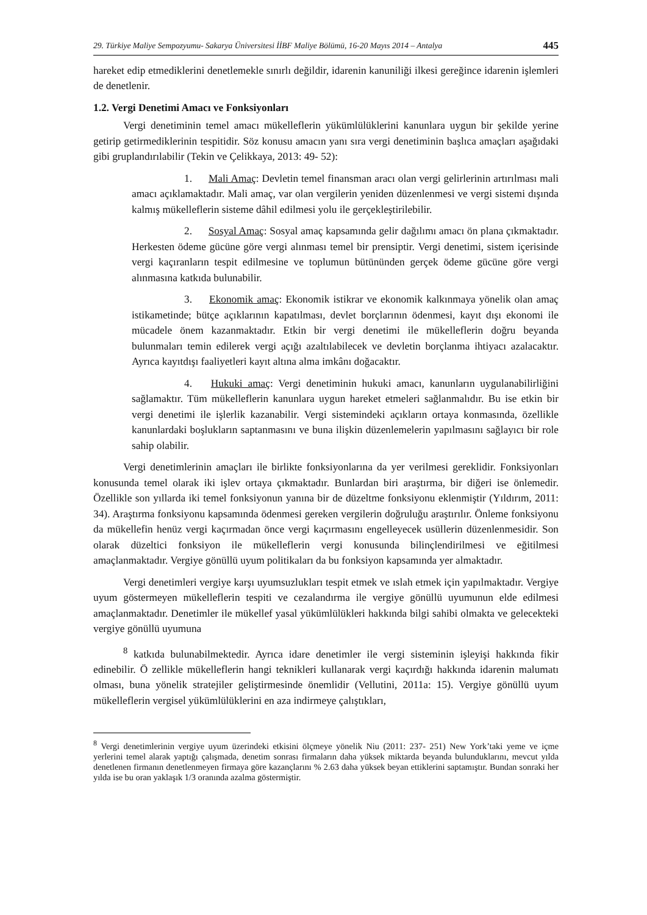29. Türkiye Maliye Sempozyumu- Sakarya Üniversitesi İİBF Maliye Bölümü, 16-20 Mayıs 2014 – Antalya 445
hareket edip etmediklerini denetlemekle sınırlı değildir, idarenin kanuniliği ilkesi gereğince idarenin işlemleri de denetlenir.
1.2. Vergi Denetimi Amacı ve Fonksiyonları
Vergi denetiminin temel amacı mükelleflerin yükümlülüklerini kanunlara uygun bir şekilde yerine getirip getirmediklerinin tespitidir. Söz konusu amacın yanı sıra vergi denetiminin başlıca amaçları aşağıdaki gibi gruplandırılabilir (Tekin ve Çelikkaya, 2013: 49- 52):
1. Mali Amaç: Devletin temel finansman aracı olan vergi gelirlerinin artırılması mali amacı açıklamaktadır. Mali amaç, var olan vergilerin yeniden düzenlenmesi ve vergi sistemi dışında kalmış mükelleflerin sisteme dâhil edilmesi yolu ile gerçekleştirilebilir.
2. Sosyal Amaç: Sosyal amaç kapsamında gelir dağılımı amacı ön plana çıkmaktadır. Herkesten ödeme gücüne göre vergi alınması temel bir prensiptir. Vergi denetimi, sistem içerisinde vergi kaçıranların tespit edilmesine ve toplumun bütününden gerçek ödeme gücüne göre vergi alınmasına katkıda bulunabilir.
3. Ekonomik amaç: Ekonomik istikrar ve ekonomik kalkınmaya yönelik olan amaç istikametinde; bütçe açıklarının kapatılması, devlet borçlarının ödenmesi, kayıt dışı ekonomi ile mücadele önem kazanmaktadır. Etkin bir vergi denetimi ile mükelleflerin doğru beyanda bulunmaları temin edilerek vergi açığı azaltılabilecek ve devletin borçlanma ihtiyacı azalacaktır. Ayrıca kayıtdışı faaliyetleri kayıt altına alma imkânı doğacaktır.
4. Hukuki amaç: Vergi denetiminin hukuki amacı, kanunların uygulanabilirliğini sağlamaktır. Tüm mükelleflerin kanunlara uygun hareket etmeleri sağlanmalıdır. Bu ise etkin bir vergi denetimi ile işlerlik kazanabilir. Vergi sistemindeki açıkların ortaya konmasında, özellikle kanunlardaki boşlukların saptanmasını ve buna ilişkin düzenlemelerin yapılmasını sağlayıcı bir role sahip olabilir.
Vergi denetimlerinin amaçları ile birlikte fonksiyonlarına da yer verilmesi gereklidir. Fonksiyonları konusunda temel olarak iki işlev ortaya çıkmaktadır. Bunlardan biri araştırma, bir diğeri ise önlemedir. Özellikle son yıllarda iki temel fonksiyonun yanına bir de düzeltme fonksiyonu eklenmiştir (Yıldırım, 2011: 34). Araştırma fonksiyonu kapsamında ödenmesi gereken vergilerin doğruluğu araştırılır. Önleme fonksiyonu da mükellefin henüz vergi kaçırmadan önce vergi kaçırmasını engelleyecek usüllerin düzenlenmesidir. Son olarak düzeltici fonksiyon ile mükelleflerin vergi konusunda bilinçlendirilmesi ve eğitilmesi amaçlanmaktadır. Vergiye gönüllü uyum politikaları da bu fonksiyon kapsamında yer almaktadır.
Vergi denetimleri vergiye karşı uyumsuzlukları tespit etmek ve ıslah etmek için yapılmaktadır. Vergiye uyum göstermeyen mükelleflerin tespiti ve cezalandırma ile vergiye gönüllü uyumunun elde edilmesi amaçlanmaktadır. Denetimler ile mükellef yasal yükümlülükleri hakkında bilgi sahibi olmakta ve gelecekteki vergiye gönüllü uyumuna
<sup>8</sup> katkıda bulunabilmektedir. Ayrıca idare denetimler ile vergi sisteminin işleyişi hakkında fikir edinebilir. Ö zellikle mükelleflerin hangi teknikleri kullanarak vergi kaçırdığı hakkında idarenin malumatı olması, buna yönelik stratejiler geliştirmesinde önemlidir (Vellutini, 2011a: 15). Vergiye gönüllü uyum mükelleflerin vergisel yükümlülüklerini en aza indirmeye çalıştıkları,
<sup>8</sup> Vergi denetimlerinin vergiye uyum üzerindeki etkisini ölçmeye yönelik Niu (2011: 237- 251) New York’taki yeme ve içme yerlerini temel alarak yaptığı çalışmada, denetim sonrası firmaların daha yüksek miktarda beyanda bulunduklarını, mevcut yılda denetlenen firmanın denetlenmeyen firmaya göre kazançlarını % 2.63 daha yüksek beyan ettiklerini saptamıştır. Bundan sonraki her yılda ise bu oran yaklaşık 1/3 oranında azalma göstermiştir.